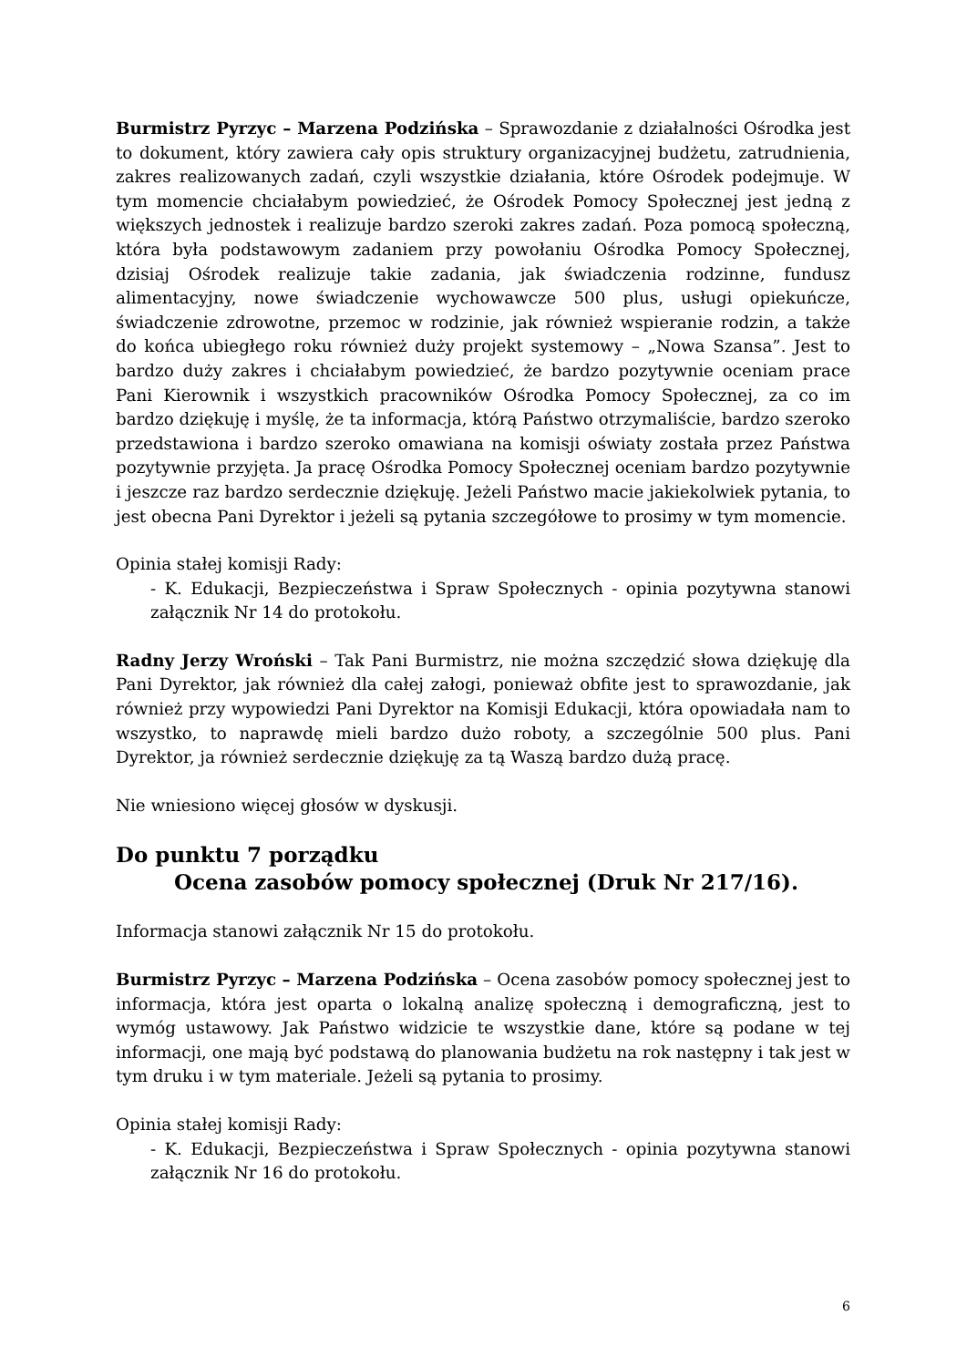Burmistrz Pyrzyc – Marzena Podzińska – Sprawozdanie z działalności Ośrodka jest to dokument, który zawiera cały opis struktury organizacyjnej budżetu, zatrudnienia, zakres realizowanych zadań, czyli wszystkie działania, które Ośrodek podejmuje. W tym momencie chciałabym powiedzieć, że Ośrodek Pomocy Społecznej jest jedną z większych jednostek i realizuje bardzo szeroki zakres zadań. Poza pomocą społeczną, która była podstawowym zadaniem przy powołaniu Ośrodka Pomocy Społecznej, dzisiaj Ośrodek realizuje takie zadania, jak świadczenia rodzinne, fundusz alimentacyjny, nowe świadczenie wychowawcze 500 plus, usługi opiekuńcze, świadczenie zdrowotne, przemoc w rodzinie, jak również wspieranie rodzin, a także do końca ubiegłego roku również duży projekt systemowy – „Nowa Szansa”. Jest to bardzo duży zakres i chciałabym powiedzieć, że bardzo pozytywnie oceniam prace Pani Kierownik i wszystkich pracowników Ośrodka Pomocy Społecznej, za co im bardzo dziękuję i myślę, że ta informacja, którą Państwo otrzymaliście, bardzo szeroko przedstawiona i bardzo szeroko omawiana na komisji oświaty została przez Państwa pozytywnie przyjęta. Ja pracę Ośrodka Pomocy Społecznej oceniam bardzo pozytywnie i jeszcze raz bardzo serdecznie dziękuję. Jeżeli Państwo macie jakiekolwiek pytania, to jest obecna Pani Dyrektor i jeżeli są pytania szczegółowe to prosimy w tym momencie.
Opinia stałej komisji Rady:
- K. Edukacji, Bezpieczeństwa i Spraw Społecznych - opinia pozytywna stanowi załącznik Nr 14 do protokołu.
Radny Jerzy Wroński – Tak Pani Burmistrz, nie można szczędzić słowa dziękuję dla Pani Dyrektor, jak również dla całej załogi, ponieważ obfite jest to sprawozdanie, jak również przy wypowiedzi Pani Dyrektor na Komisji Edukacji, która opowiadała nam to wszystko, to naprawdę mieli bardzo dużo roboty, a szczególnie 500 plus. Pani Dyrektor, ja również serdecznie dziękuję za tą Waszą bardzo dużą pracę.
Nie wniesiono więcej głosów w dyskusji.
Do punktu 7 porządku
Ocena zasobów pomocy społecznej (Druk Nr 217/16).
Informacja stanowi załącznik Nr 15 do protokołu.
Burmistrz Pyrzyc – Marzena Podzińska – Ocena zasobów pomocy społecznej jest to informacja, która jest oparta o lokalną analizę społeczną i demograficzną, jest to wymóg ustawowy. Jak Państwo widzicie te wszystkie dane, które są podane w tej informacji, one mają być podstawą do planowania budżetu na rok następny i tak jest w tym druku i w tym materiale. Jeżeli są pytania to prosimy.
Opinia stałej komisji Rady:
- K. Edukacji, Bezpieczeństwa i Spraw Społecznych - opinia pozytywna stanowi załącznik Nr 16 do protokołu.
6